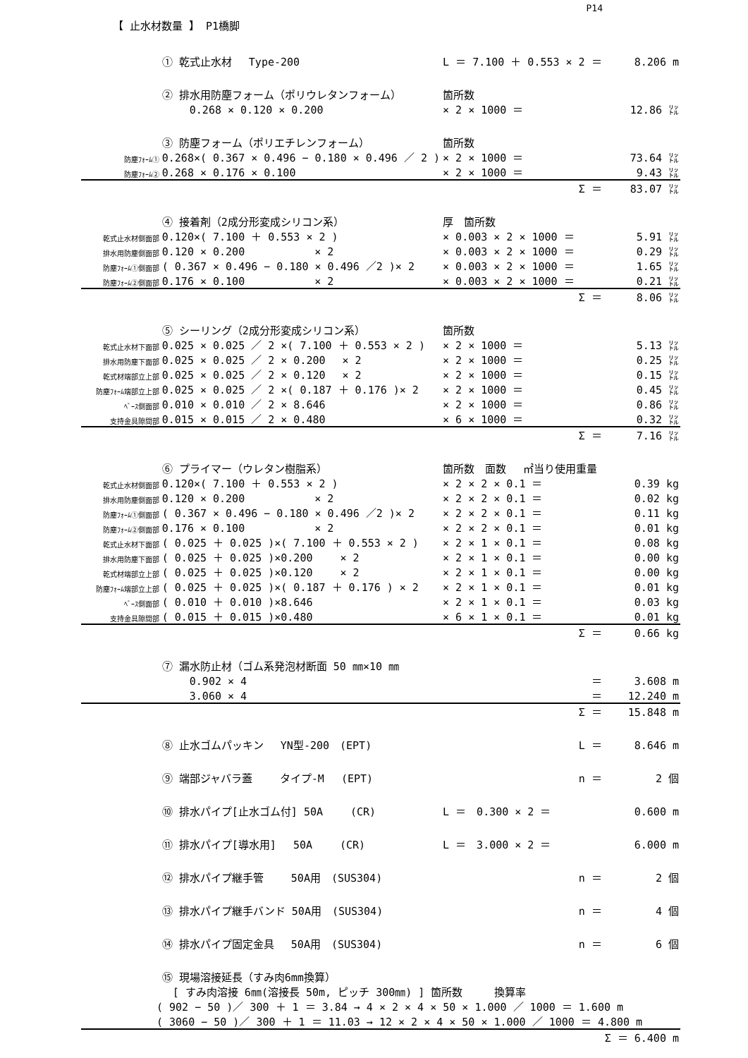P14
【 止水材数量 】 P1橋脚
| | ① 乾式止水材 Type-200 | L ＝ 7.100 ＋ 0.553 × 2 ＝ | 8.206 m |
| | ② 排水用防塵フォーム（ポリウレタンフォーム） | 箇所数 | |
| | 0.268 × 0.120 × 0.200 | × 2 × 1000 ＝ | 12.86 ㍑ |
| | ③ 防塵フォーム（ポリエチレンフォーム） | 箇所数 | |
| 防塵ﾌｫｰﾑ① | 0.268×( 0.367 × 0.496 − 0.180 × 0.496 ／ 2 ) | × 2 × 1000 ＝ | 73.64 ㍑ |
| 防塵ﾌｫｰﾑ② | 0.268 × 0.176 × 0.100 | × 2 × 1000 ＝ | 9.43 ㍑ |
| | | Σ ＝ | 83.07 ㍑ |
| | ④ 接着剤（2成分形変成シリコン系） | 厚 箇所数 | |
| 乾式止水材側面部 | 0.120×( 7.100 ＋ 0.553 × 2 ) | × 0.003 × 2 × 1000 ＝ | 5.91 ㍑ |
| 排水用防塵側面部 | 0.120 × 0.200 × 2 | × 0.003 × 2 × 1000 ＝ | 0.29 ㍑ |
| 防塵ﾌｫｰﾑ①側面部 | ( 0.367 × 0.496 − 0.180 × 0.496 ／2 )× 2 | × 0.003 × 2 × 1000 ＝ | 1.65 ㍑ |
| 防塵ﾌｫｰﾑ②側面部 | 0.176 × 0.100 × 2 | × 0.003 × 2 × 1000 ＝ | 0.21 ㍑ |
| | | Σ ＝ | 8.06 ㍑ |
| | ⑤ シーリング（2成分形変成シリコン系） | 箇所数 | |
| 乾式止水材下面部 | 0.025 × 0.025 ／ 2 ×( 7.100 ＋ 0.553 × 2 ) | × 2 × 1000 ＝ | 5.13 ㍑ |
| 排水用防塵下面部 | 0.025 × 0.025 ／ 2 × 0.200 × 2 | × 2 × 1000 ＝ | 0.25 ㍑ |
| 乾式材端部立上部 | 0.025 × 0.025 ／ 2 × 0.120 × 2 | × 2 × 1000 ＝ | 0.15 ㍑ |
| 防塵ﾌｫｰﾑ端部立上部 | 0.025 × 0.025 ／ 2 ×( 0.187 ＋ 0.176 )× 2 | × 2 × 1000 ＝ | 0.45 ㍑ |
| ﾍﾞｰｽ側面部 | 0.010 × 0.010 ／ 2 × 8.646 | × 2 × 1000 ＝ | 0.86 ㍑ |
| 支持金具隙間部 | 0.015 × 0.015 ／ 2 × 0.480 | × 6 × 1000 ＝ | 0.32 ㍑ |
| | | Σ ＝ | 7.16 ㍑ |
| | ⑥ プライマー（ウレタン樹脂系） | 箇所数 面数 ㎡当り使用重量 | |
| 乾式止水材側面部 | 0.120×( 7.100 ＋ 0.553 × 2 ) | × 2 × 2 × 0.1 ＝ | 0.39 kg |
| 排水用防塵側面部 | 0.120 × 0.200 × 2 | × 2 × 2 × 0.1 ＝ | 0.02 kg |
| 防塵ﾌｫｰﾑ①側面部 | ( 0.367 × 0.496 − 0.180 × 0.496 ／2 )× 2 | × 2 × 2 × 0.1 ＝ | 0.11 kg |
| 防塵ﾌｫｰﾑ②側面部 | 0.176 × 0.100 × 2 | × 2 × 2 × 0.1 ＝ | 0.01 kg |
| 乾式止水材下面部 | ( 0.025 ＋ 0.025 )×( 7.100 ＋ 0.553 × 2 ) | × 2 × 1 × 0.1 ＝ | 0.08 kg |
| 排水用防塵下面部 | ( 0.025 ＋ 0.025 )×0.200 × 2 | × 2 × 1 × 0.1 ＝ | 0.00 kg |
| 乾式材端部立上部 | ( 0.025 ＋ 0.025 )×0.120 × 2 | × 2 × 1 × 0.1 ＝ | 0.00 kg |
| 防塵ﾌｫｰﾑ端部立上部 | ( 0.025 ＋ 0.025 )×( 0.187 ＋ 0.176 ) × 2 | × 2 × 1 × 0.1 ＝ | 0.01 kg |
| ﾍﾞｰｽ側面部 | ( 0.010 ＋ 0.010 )×8.646 | × 2 × 1 × 0.1 ＝ | 0.03 kg |
| 支持金具隙間部 | ( 0.015 ＋ 0.015 )×0.480 | × 6 × 1 × 0.1 ＝ | 0.01 kg |
| | | Σ ＝ | 0.66 kg |
| | ⑦ 漏水防止材（ゴム系発泡材断面 50 ㎜×10 ㎜ | | |
| | 0.902 × 4 | ＝ | 3.608 m |
| | 3.060 × 4 | ＝ | 12.240 m |
| | | Σ ＝ | 15.848 m |
| | ⑧ 止水ゴムパッキン YN型-200 (EPT) | L ＝ | 8.646 m |
| | ⑨ 端部ジャバラ蓋 タイプ-M (EPT) | n ＝ | 2 個 |
| | ⑩ 排水パイプ[止水ゴム付] 50A (CR) | L ＝ 0.300 × 2 ＝ | 0.600 m |
| | ⑪ 排水パイプ[導水用] 50A (CR) | L ＝ 3.000 × 2 ＝ | 6.000 m |
| | ⑫ 排水パイプ継手管 50A用 (SUS304) | n ＝ | 2 個 |
| | ⑬ 排水パイプ継手バンド 50A用 (SUS304) | n ＝ | 4 個 |
| | ⑭ 排水パイプ固定金具 50A用 (SUS304) | n ＝ | 6 個 |
| | ⑮ 現場溶接延長（すみ肉6mm換算） | | |
| | [ すみ肉溶接 6㎜(溶接長 50m, ピッチ 300㎜) ] 箇所数 換算率 | | |
| ( 902 − 50 )／ 300 ＋ 1 ＝ 3.84 → 4 × 2 × 4 × 50 × 1.000 ／ 1000 ＝ 1.600 m | | | |
| ( 3060 − 50 )／ 300 ＋ 1 ＝ 11.03 → 12 × 2 × 4 × 50 × 1.000 ／ 1000 ＝ 4.800 m | | | |
| | | | Σ ＝ 6.400 m |